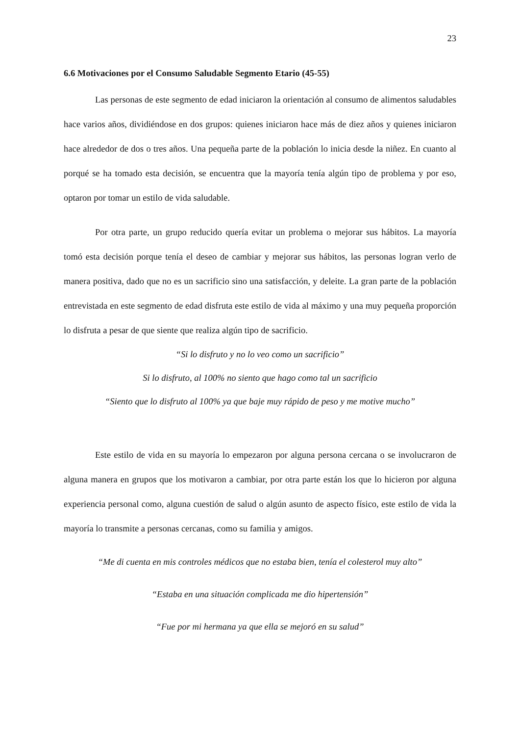23
6.6 Motivaciones por el Consumo Saludable Segmento Etario (45-55)
Las personas de este segmento de edad iniciaron la orientación al consumo de alimentos saludables hace varios años, dividiéndose en dos grupos: quienes iniciaron hace más de diez años y quienes iniciaron hace alrededor de dos o tres años. Una pequeña parte de la población lo inicia desde la niñez. En cuanto al porqué se ha tomado esta decisión, se encuentra que la mayoría tenía algún tipo de problema y por eso, optaron por tomar un estilo de vida saludable.
Por otra parte, un grupo reducido quería evitar un problema o mejorar sus hábitos. La mayoría tomó esta decisión porque tenía el deseo de cambiar y mejorar sus hábitos, las personas logran verlo de manera positiva, dado que no es un sacrificio sino una satisfacción, y deleite. La gran parte de la población entrevistada en este segmento de edad disfruta este estilo de vida al máximo y una muy pequeña proporción lo disfruta a pesar de que siente que realiza algún tipo de sacrificio.
“Si lo disfruto y no lo veo como un sacrificio”
Si lo disfruto, al 100% no siento que hago como tal un sacrificio
“Siento que lo disfruto al 100% ya que baje muy rápido de peso y me motive mucho”
Este estilo de vida en su mayoría lo empezaron por alguna persona cercana o se involucraron de alguna manera en grupos que los motivaron a cambiar, por otra parte están los que lo hicieron por alguna experiencia personal como, alguna cuestión de salud o algún asunto de aspecto físico, este estilo de vida la mayoría lo transmite a personas cercanas, como su familia y amigos.
“Me di cuenta en mis controles médicos que no estaba bien, tenía el colesterol muy alto”
“Estaba en una situación complicada me dio hipertensión”
“Fue por mi hermana ya que ella se mejoró en su salud”